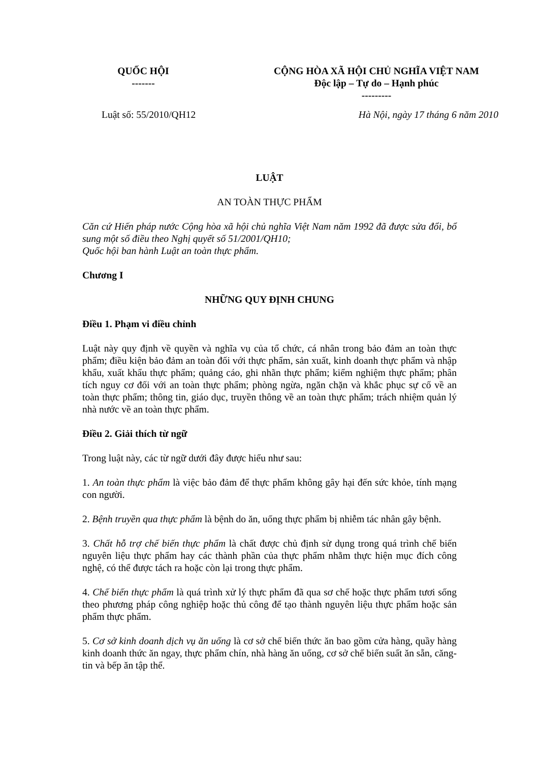QUỐC HỘI
-------
CỘNG HÒA XÃ HỘI CHỦ NGHĨA VIỆT NAM
Độc lập – Tự do – Hạnh phúc
---------
Luật số: 55/2010/QH12 Hà Nội, ngày 17 tháng 6 năm 2010
LUẬT
AN TOÀN THỰC PHẨM
Căn cứ Hiến pháp nước Cộng hòa xã hội chủ nghĩa Việt Nam năm 1992 đã được sửa đổi, bổ sung một số điều theo Nghị quyết số 51/2001/QH10;
Quốc hội ban hành Luật an toàn thực phẩm.
Chương I
NHỮNG QUY ĐỊNH CHUNG
Điều 1. Phạm vi điều chỉnh
Luật này quy định về quyền và nghĩa vụ của tổ chức, cá nhân trong bảo đảm an toàn thực phẩm; điều kiện bảo đảm an toàn đối với thực phẩm, sản xuất, kinh doanh thực phẩm và nhập khẩu, xuất khẩu thực phẩm; quảng cáo, ghi nhãn thực phẩm; kiểm nghiệm thực phẩm; phân tích nguy cơ đối với an toàn thực phẩm; phòng ngừa, ngăn chặn và khắc phục sự cố về an toàn thực phẩm; thông tin, giáo dục, truyền thông về an toàn thực phẩm; trách nhiệm quản lý nhà nước về an toàn thực phẩm.
Điều 2. Giải thích từ ngữ
Trong luật này, các từ ngữ dưới đây được hiểu như sau:
1. An toàn thực phẩm là việc bảo đảm để thực phẩm không gây hại đến sức khỏe, tính mạng con người.
2. Bệnh truyền qua thực phẩm là bệnh do ăn, uống thực phẩm bị nhiễm tác nhân gây bệnh.
3. Chất hỗ trợ chế biến thực phẩm là chất được chủ định sử dụng trong quá trình chế biến nguyên liệu thực phẩm hay các thành phần của thực phẩm nhằm thực hiện mục đích công nghệ, có thể được tách ra hoặc còn lại trong thực phẩm.
4. Chế biến thực phẩm là quá trình xử lý thực phẩm đã qua sơ chế hoặc thực phẩm tươi sống theo phương pháp công nghiệp hoặc thủ công để tạo thành nguyên liệu thực phẩm hoặc sản phẩm thực phẩm.
5. Cơ sở kinh doanh dịch vụ ăn uống là cơ sở chế biến thức ăn bao gồm cửa hàng, quầy hàng kinh doanh thức ăn ngay, thực phẩm chín, nhà hàng ăn uống, cơ sở chế biến suất ăn sẵn, căng-tin và bếp ăn tập thể.